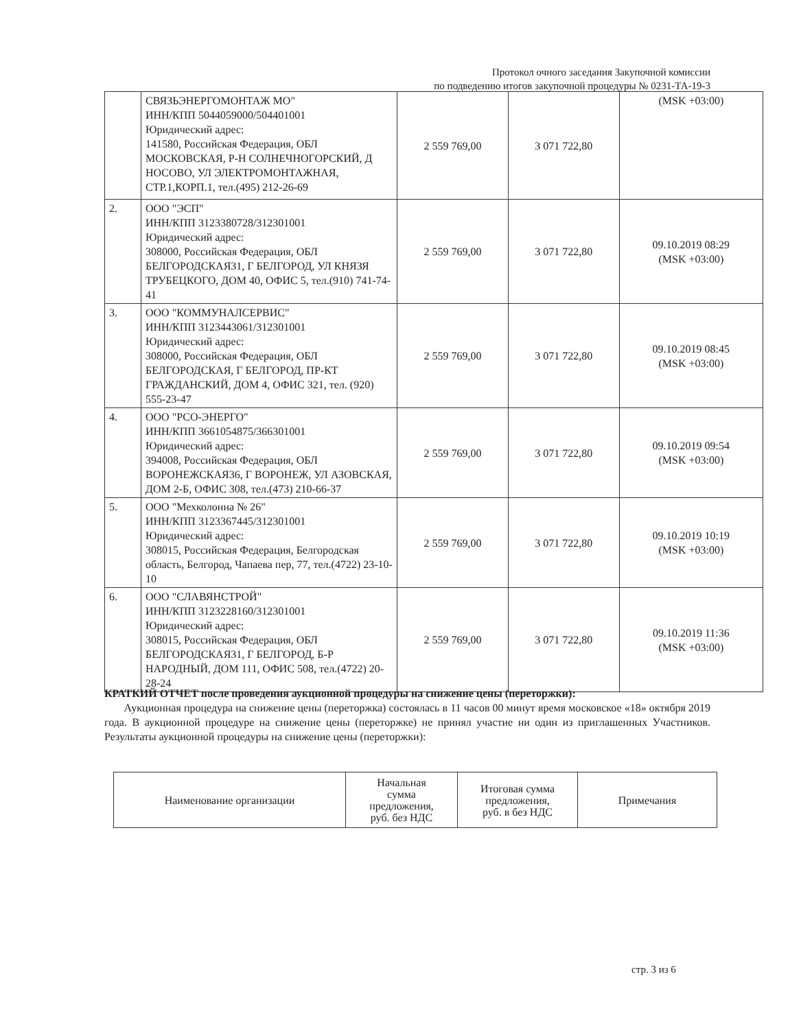Протокол очного заседания Закупочной комиссии
по подведению итогов закупочной процедуры № 0231-ТА-19-3
| | СВЯЗЬЭНЕРГОМОНТАЖ МО" ИНН/КПП 5044059000/504401001 Юридический адрес: 141580, Российская Федерация, ОБЛ МОСКОВСКАЯ, Р-Н СОЛНЕЧНОГОРСКИЙ, Д НОСОВО, УЛ ЭЛЕКТРОМОНТАЖНАЯ, СТР.1,КОРП.1, тел.(495) 212-26-69 | 2 559 769,00 | 3 071 722,80 | (MSK +03:00) |
| 2. | ООО "ЭСП" ИНН/КПП 3123380728/312301001 Юридический адрес: 308000, Российская Федерация, ОБЛ БЕЛГОРОДСКАЯ31, Г БЕЛГОРОД, УЛ КНЯЗЯ ТРУБЕЦКОГО, ДОМ 40, ОФИС 5, тел.(910) 741-74-41 | 2 559 769,00 | 3 071 722,80 | 09.10.2019 08:29 (MSK +03:00) |
| 3. | ООО "КОММУНАЛСЕРВИС" ИНН/КПП 3123443061/312301001 Юридический адрес: 308000, Российская Федерация, ОБЛ БЕЛГОРОДСКАЯ, Г БЕЛГОРОД, ПР-КТ ГРАЖДАНСКИЙ, ДОМ 4, ОФИС 321, тел. (920) 555-23-47 | 2 559 769,00 | 3 071 722,80 | 09.10.2019 08:45 (MSK +03:00) |
| 4. | ООО "РСО-ЭНЕРГО" ИНН/КПП 3661054875/366301001 Юридический адрес: 394008, Российская Федерация, ОБЛ ВОРОНЕЖСКАЯ36, Г ВОРОНЕЖ, УЛ АЗОВСКАЯ, ДОМ 2-Б, ОФИС 308, тел.(473) 210-66-37 | 2 559 769,00 | 3 071 722,80 | 09.10.2019 09:54 (MSK +03:00) |
| 5. | ООО "Мехколонна № 26" ИНН/КПП 3123367445/312301001 Юридический адрес: 308015, Российская Федерация, Белгородская область, Белгород, Чапаева пер, 77, тел.(4722) 23-10-10 | 2 559 769,00 | 3 071 722,80 | 09.10.2019 10:19 (MSK +03:00) |
| 6. | ООО "СЛАВЯНСТРОЙ" ИНН/КПП 3123228160/312301001 Юридический адрес: 308015, Российская Федерация, ОБЛ БЕЛГОРОДСКАЯ31, Г БЕЛГОРОД, Б-Р НАРОДНЫЙ, ДОМ 111, ОФИС 508, тел.(4722) 20-28-24 | 2 559 769,00 | 3 071 722,80 | 09.10.2019 11:36 (MSK +03:00) |
КРАТКИЙ ОТЧЕТ после проведения аукционной процедуры на снижение цены (переторжки):
Аукционная процедура на снижение цены (переторжка) состоялась в 11 часов 00 минут время московское «18» октября 2019 года. В аукционной процедуре на снижение цены (переторжке) не принял участие ни один из приглашенных Участников. Результаты аукционной процедуры на снижение цены (переторжки):
| Наименование организации | Начальная сумма предложения, руб. без НДС | Итоговая сумма предложения, руб. в без НДС | Примечания |
| --- | --- | --- | --- |
стр. 3 из 6